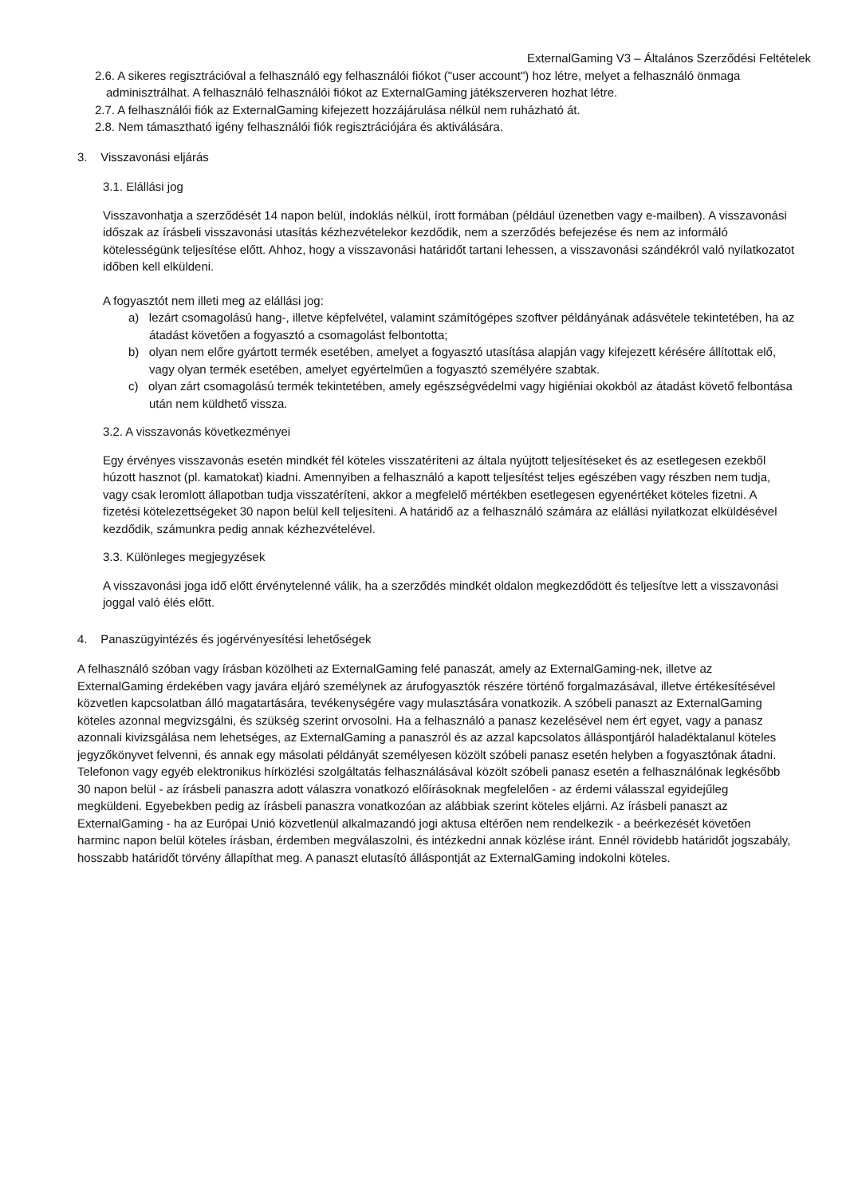ExternalGaming V3 – Általános Szerződési Feltételek
2.6. A sikeres regisztrációval a felhasználó egy felhasználói fiókot ("user account") hoz létre, melyet a felhasználó önmaga adminisztrálhat. A felhasználó felhasználói fiókot az ExternalGaming játékszerveren hozhat létre.
2.7. A felhasználói fiók az ExternalGaming kifejezett hozzájárulása nélkül nem ruházható át.
2.8. Nem támasztható igény felhasználói fiók regisztrációjára és aktiválására.
3. Visszavonási eljárás
3.1. Elállási jog
Visszavonhatja a szerződését 14 napon belül, indoklás nélkül, írott formában (például üzenetben vagy e-mailben). A visszavonási időszak az írásbeli visszavonási utasítás kézhezvételekor kezdődik, nem a szerződés befejezése és nem az informáló kötelességünk teljesítése előtt. Ahhoz, hogy a visszavonási határidőt tartani lehessen, a visszavonási szándékról való nyilatkozatot időben kell elküldeni.
A fogyasztót nem illeti meg az elállási jog:
a) lezárt csomagolású hang-, illetve képfelvétel, valamint számítógépes szoftver példányának adásvétele tekintetében, ha az átadást követően a fogyasztó a csomagolást felbontotta;
b) olyan nem előre gyártott termék esetében, amelyet a fogyasztó utasítása alapján vagy kifejezett kérésére állítottak elő, vagy olyan termék esetében, amelyet egyértelműen a fogyasztó személyére szabtak.
c) olyan zárt csomagolású termék tekintetében, amely egészségvédelmi vagy higiéniai okokból az átadást követő felbontása után nem küldhető vissza.
3.2. A visszavonás következményei
Egy érvényes visszavonás esetén mindkét fél köteles visszatéríteni az általa nyújtott teljesítéseket és az esetlegesen ezekből húzott hasznot (pl. kamatokat) kiadni. Amennyiben a felhasználó a kapott teljesítést teljes egészében vagy részben nem tudja, vagy csak leromlott állapotban tudja visszatéríteni, akkor a megfelelő mértékben esetlegesen egyenértéket köteles fizetni. A fizetési kötelezettségeket 30 napon belül kell teljesíteni. A határidő az a felhasználó számára az elállási nyilatkozat elküldésével kezdődik, számunkra pedig annak kézhezvételével.
3.3. Különleges megjegyzések
A visszavonási joga idő előtt érvénytelenné válik, ha a szerződés mindkét oldalon megkezdődött és teljesítve lett a visszavonási joggal való élés előtt.
4. Panaszügyintézés és jogérvényesítési lehetőségek
A felhasználó szóban vagy írásban közölheti az ExternalGaming felé panaszát, amely az ExternalGaming-nek, illetve az ExternalGaming érdekében vagy javára eljáró személynek az árufogyasztók részére történő forgalmazásával, illetve értékesítésével közvetlen kapcsolatban álló magatartására, tevékenységére vagy mulasztására vonatkozik. A szóbeli panaszt az ExternalGaming köteles azonnal megvizsgálni, és szükség szerint orvosolni. Ha a felhasználó a panasz kezelésével nem ért egyet, vagy a panasz azonnali kivizsgálása nem lehetséges, az ExternalGaming a panaszról és az azzal kapcsolatos álláspontjáról haladéktalanul köteles jegyzőkönyvet felvenni, és annak egy másolati példányát személyesen közölt szóbeli panasz esetén helyben a fogyasztónak átadni. Telefonon vagy egyéb elektronikus hírközlési szolgáltatás felhasználásával közölt szóbeli panasz esetén a felhasználónak legkésőbb 30 napon belül - az írásbeli panaszra adott válaszra vonatkozó előírásoknak megfelelően - az érdemi válasszal egyidejűleg megküldeni. Egyebekben pedig az írásbeli panaszra vonatkozóan az alábbiak szerint köteles eljárni. Az írásbeli panaszt az ExternalGaming - ha az Európai Unió közvetlenül alkalmazandó jogi aktusa eltérően nem rendelkezik - a beérkezését követően harminc napon belül köteles írásban, érdemben megválaszolni, és intézkedni annak közlése iránt. Ennél rövidebb határidőt jogszabály, hosszabb határidőt törvény állapíthat meg. A panaszt elutasító álláspontját az ExternalGaming indokolni köteles.